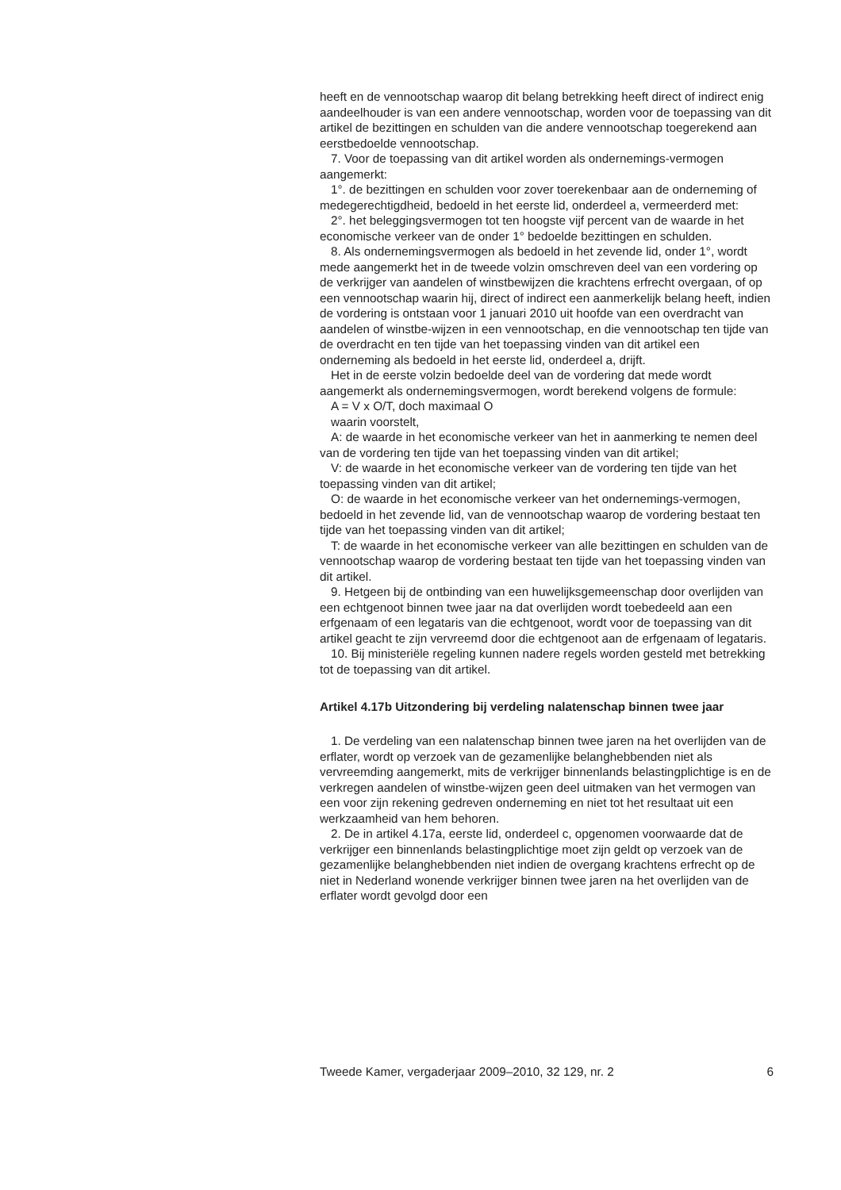heeft en de vennootschap waarop dit belang betrekking heeft direct of indirect enig aandeelhouder is van een andere vennootschap, worden voor de toepassing van dit artikel de bezittingen en schulden van die andere vennootschap toegerekend aan eerstbedoelde vennootschap.
7. Voor de toepassing van dit artikel worden als ondernemings-vermogen aangemerkt:
1°. de bezittingen en schulden voor zover toerekenbaar aan de onderneming of medegerechtigdheid, bedoeld in het eerste lid, onderdeel a, vermeerderd met:
2°. het beleggingsvermogen tot ten hoogste vijf percent van de waarde in het economische verkeer van de onder 1° bedoelde bezittingen en schulden.
8. Als ondernemingsvermogen als bedoeld in het zevende lid, onder 1°, wordt mede aangemerkt het in de tweede volzin omschreven deel van een vordering op de verkrijger van aandelen of winstbewijzen die krachtens erfrecht overgaan, of op een vennootschap waarin hij, direct of indirect een aanmerkelijk belang heeft, indien de vordering is ontstaan voor 1 januari 2010 uit hoofde van een overdracht van aandelen of winstbe-wijzen in een vennootschap, en die vennootschap ten tijde van de overdracht en ten tijde van het toepassing vinden van dit artikel een onderneming als bedoeld in het eerste lid, onderdeel a, drijft.
Het in de eerste volzin bedoelde deel van de vordering dat mede wordt aangemerkt als ondernemingsvermogen, wordt berekend volgens de formule:
A = V x O/T, doch maximaal O
waarin voorstelt,
A: de waarde in het economische verkeer van het in aanmerking te nemen deel van de vordering ten tijde van het toepassing vinden van dit artikel;
V: de waarde in het economische verkeer van de vordering ten tijde van het toepassing vinden van dit artikel;
O: de waarde in het economische verkeer van het ondernemings-vermogen, bedoeld in het zevende lid, van de vennootschap waarop de vordering bestaat ten tijde van het toepassing vinden van dit artikel;
T: de waarde in het economische verkeer van alle bezittingen en schulden van de vennootschap waarop de vordering bestaat ten tijde van het toepassing vinden van dit artikel.
9. Hetgeen bij de ontbinding van een huwelijksgemeenschap door overlijden van een echtgenoot binnen twee jaar na dat overlijden wordt toebedeeld aan een erfgenaam of een legataris van die echtgenoot, wordt voor de toepassing van dit artikel geacht te zijn vervreemd door die echtgenoot aan de erfgenaam of legataris.
10. Bij ministeriële regeling kunnen nadere regels worden gesteld met betrekking tot de toepassing van dit artikel.
Artikel 4.17b Uitzondering bij verdeling nalatenschap binnen twee jaar
1. De verdeling van een nalatenschap binnen twee jaren na het overlijden van de erflater, wordt op verzoek van de gezamenlijke belanghebbenden niet als vervreemding aangemerkt, mits de verkrijger binnenlands belastingplichtige is en de verkregen aandelen of winstbe-wijzen geen deel uitmaken van het vermogen van een voor zijn rekening gedreven onderneming en niet tot het resultaat uit een werkzaamheid van hem behoren.
2. De in artikel 4.17a, eerste lid, onderdeel c, opgenomen voorwaarde dat de verkrijger een binnenlands belastingplichtige moet zijn geldt op verzoek van de gezamenlijke belanghebbenden niet indien de overgang krachtens erfrecht op de niet in Nederland wonende verkrijger binnen twee jaren na het overlijden van de erflater wordt gevolgd door een
Tweede Kamer, vergaderjaar 2009–2010, 32 129, nr. 2 6